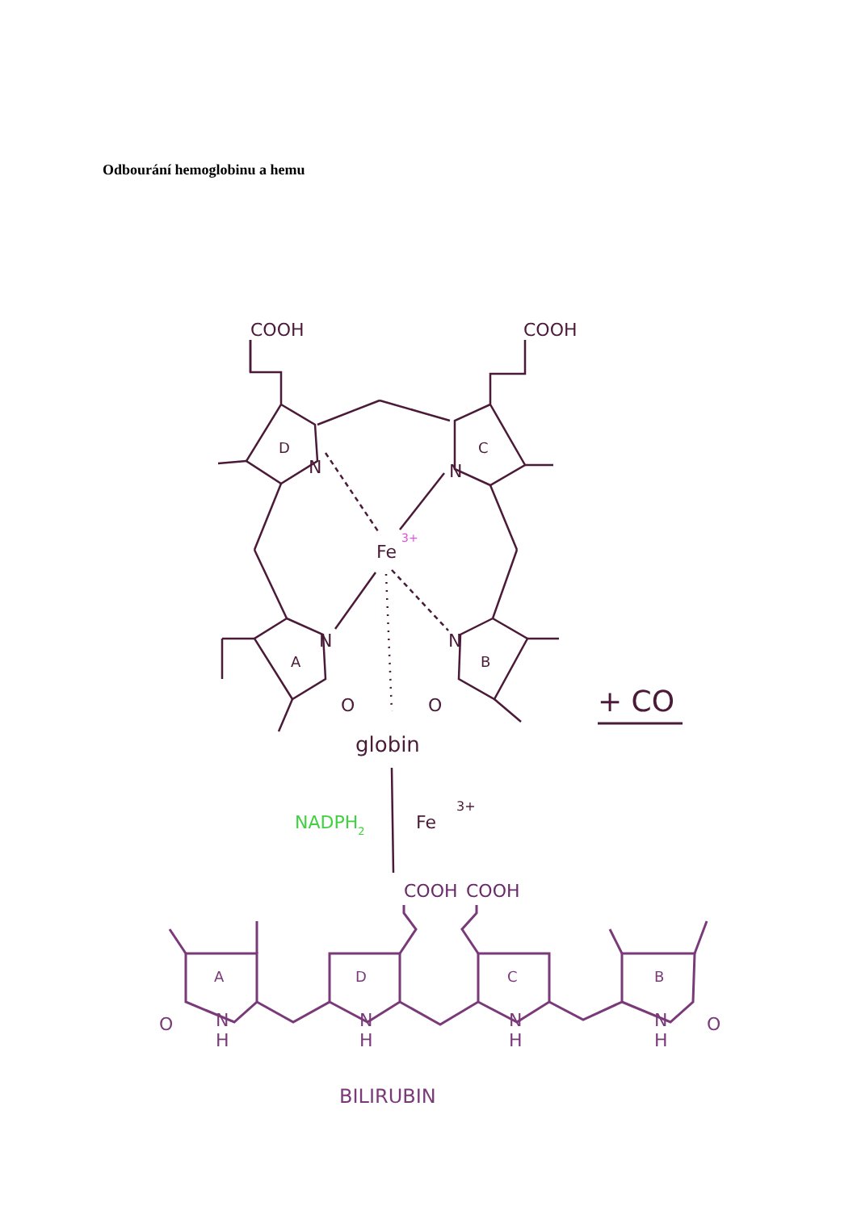Odbourání hemoglobinu a hemu
COOH
COOH
D
C
N
N
Fe
3+
N
N
A
B
O
O
globin
+ CO
Fe
3+
NADPH2
COOH
COOH
A
D
C
B
N
H
N
H
N
H
N
H
O
O
BILIRUBIN